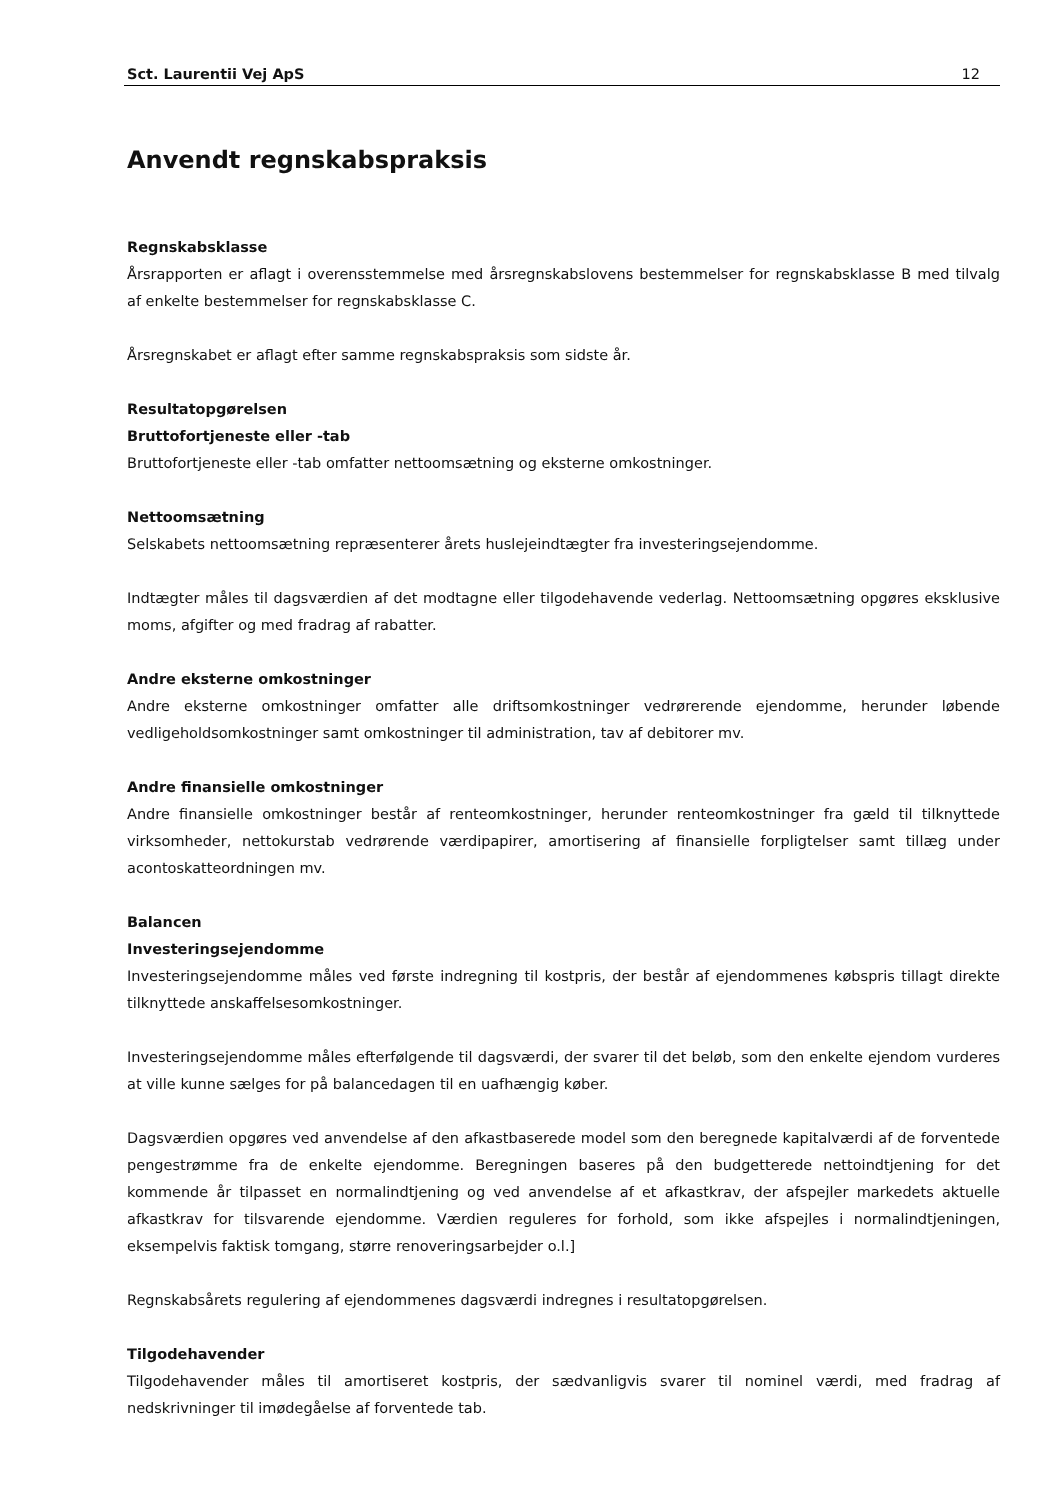Sct. Laurentii Vej ApS 12
Anvendt regnskabspraksis
Regnskabsklasse
Årsrapporten er aflagt i overensstemmelse med årsregnskabslovens bestemmelser for regnskabsklasse B med tilvalg af enkelte bestemmelser for regnskabsklasse C.
Årsregnskabet er aflagt efter samme regnskabspraksis som sidste år.
Resultatopgørelsen
Bruttofortjeneste eller -tab
Bruttofortjeneste eller -tab omfatter nettoomsætning og eksterne omkostninger.
Nettoomsætning
Selskabets nettoomsætning repræsenterer årets huslejeindtægter fra investeringsejendomme.
Indtægter måles til dagsværdien af det modtagne eller tilgodehavende vederlag. Nettoomsætning opgøres eksklusive moms, afgifter og med fradrag af rabatter.
Andre eksterne omkostninger
Andre eksterne omkostninger omfatter alle driftsomkostninger vedrørerende ejendomme, herunder løbende vedligeholdsomkostninger samt omkostninger til administration, tav af debitorer mv.
Andre finansielle omkostninger
Andre finansielle omkostninger består af renteomkostninger, herunder renteomkostninger fra gæld til tilknyttede virksomheder, nettokurstab vedrørende værdipapirer, amortisering af finansielle forpligtelser samt tillæg under acontoskatteordningen mv.
Balancen
Investeringsejendomme
Investeringsejendomme måles ved første indregning til kostpris, der består af ejendommenes købspris tillagt direkte tilknyttede anskaffelsesomkostninger.
Investeringsejendomme måles efterfølgende til dagsværdi, der svarer til det beløb, som den enkelte ejendom vurderes at ville kunne sælges for på balancedagen til en uafhængig køber.
Dagsværdien opgøres ved anvendelse af den afkastbaserede model som den beregnede kapitalværdi af de forventede pengestrømme fra de enkelte ejendomme. Beregningen baseres på den budgetterede nettoindtjening for det kommende år tilpasset en normalindtjening og ved anvendelse af et afkastkrav, der afspejler markedets aktuelle afkastkrav for tilsvarende ejendomme. Værdien reguleres for forhold, som ikke afspejles i normalindtjeningen, eksempelvis faktisk tomgang, større renoveringsarbejder o.l.]
Regnskabsårets regulering af ejendommenes dagsværdi indregnes i resultatopgørelsen.
Tilgodehavender
Tilgodehavender måles til amortiseret kostpris, der sædvanligvis svarer til nominel værdi, med fradrag af nedskrivninger til imødegåelse af forventede tab.